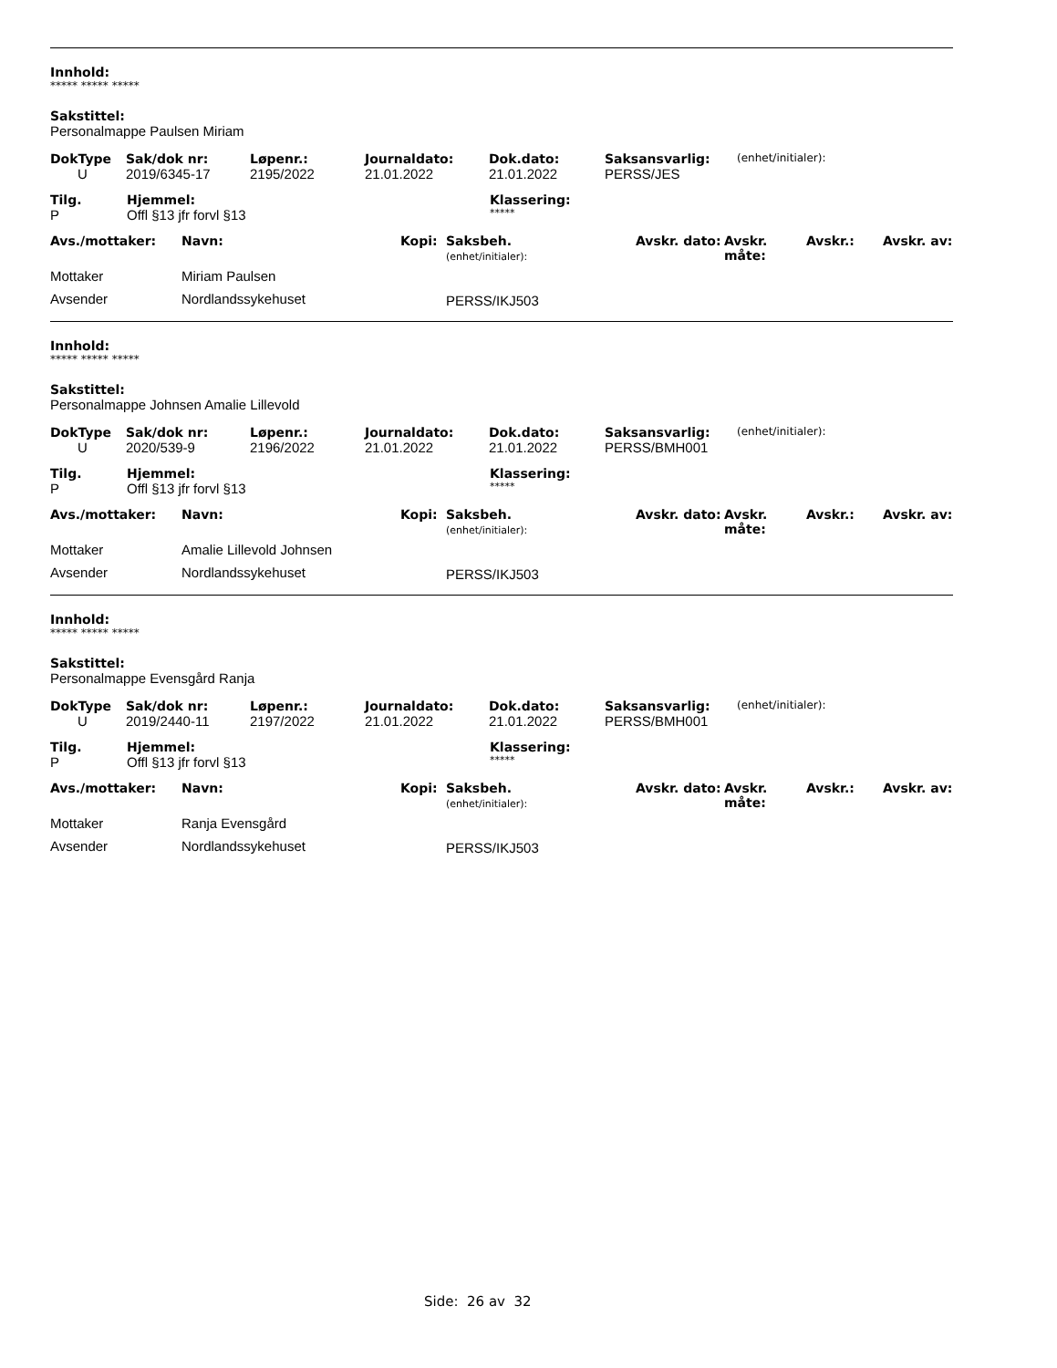Innhold:
***** ***** *****
Sakstittel:
Personalmappe Paulsen Miriam
| DokType | Sak/dok nr: | Løpenr.: | Journaldato: | Dok.dato: | Saksansvarlig: | (enhet/initialer): |
| U | 2019/6345-17 | 2195/2022 | 21.01.2022 | 21.01.2022 | PERSS/JES | |
| Tilg. | Hjemmel: | Klassering: |
| --- | --- | --- |
| P | Offl §13 jfr forvl §13 | ***** |
| Avs./mottaker: | Navn: | Kopi: | Saksbeh. (enhet/initialer): | Avskr. dato: | Avskr. måte: | Avskr.: | Avskr. av: |
| --- | --- | --- | --- | --- | --- | --- | --- |
| Mottaker | Miriam Paulsen | | | | | | |
| Avsender | Nordlandssykehuset | | PERSS/IKJ503 | | | | |
Innhold:
***** ***** *****
Sakstittel:
Personalmappe Johnsen Amalie Lillevold
| DokType | Sak/dok nr: | Løpenr.: | Journaldato: | Dok.dato: | Saksansvarlig: | (enhet/initialer): |
| U | 2020/539-9 | 2196/2022 | 21.01.2022 | 21.01.2022 | PERSS/BMH001 | |
| Tilg. | Hjemmel: | Klassering: |
| --- | --- | --- |
| P | Offl §13 jfr forvl §13 | ***** |
| Avs./mottaker: | Navn: | Kopi: | Saksbeh. (enhet/initialer): | Avskr. dato: | Avskr. måte: | Avskr.: | Avskr. av: |
| --- | --- | --- | --- | --- | --- | --- | --- |
| Mottaker | Amalie Lillevold Johnsen | | | | | | |
| Avsender | Nordlandssykehuset | | PERSS/IKJ503 | | | | |
Innhold:
***** ***** *****
Sakstittel:
Personalmappe Evensgård Ranja
| DokType | Sak/dok nr: | Løpenr.: | Journaldato: | Dok.dato: | Saksansvarlig: | (enhet/initialer): |
| U | 2019/2440-11 | 2197/2022 | 21.01.2022 | 21.01.2022 | PERSS/BMH001 | |
| Tilg. | Hjemmel: | Klassering: |
| --- | --- | --- |
| P | Offl §13 jfr forvl §13 | ***** |
| Avs./mottaker: | Navn: | Kopi: | Saksbeh. (enhet/initialer): | Avskr. dato: | Avskr. måte: | Avskr.: | Avskr. av: |
| --- | --- | --- | --- | --- | --- | --- | --- |
| Mottaker | Ranja Evensgård | | | | | | |
| Avsender | Nordlandssykehuset | | PERSS/IKJ503 | | | | |
Side: 26 av 32